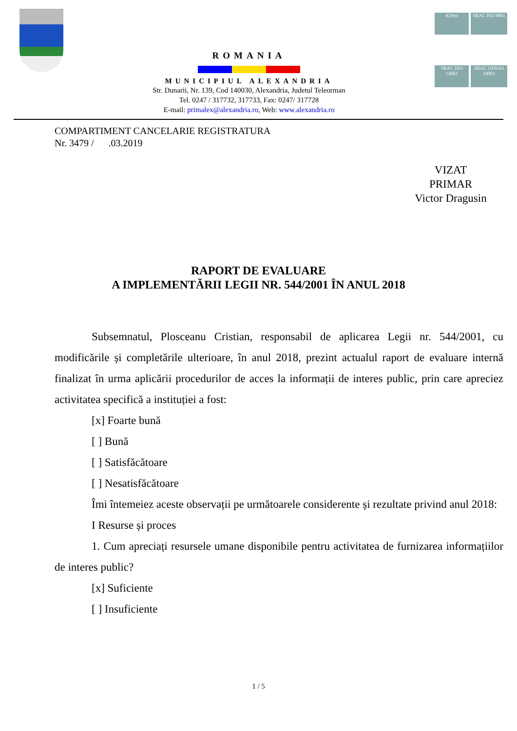ROMANIA
MUNICIPIUL ALEXANDRIA
Str. Dunarii, Nr. 139, Cod 140030, Alexandria, Judetul Teleorman
Tel. 0247 / 317732, 317733, Fax: 0247/ 317728
E-mail: primalex@alexandria.ro, Web: www.alexandria.ro
IQNet
SRAC ISO 9001
SRAC ISO 14001
SRAC OHSAS 18001
COMPARTIMENT CANCELARIE REGISTRATURA
Nr. 3479 / .03.2019
VIZAT
PRIMAR
Victor Dragusin
RAPORT DE EVALUARE
A IMPLEMENTĂRII LEGII NR. 544/2001 ÎN ANUL 2018
Subsemnatul, Plosceanu Cristian, responsabil de aplicarea Legii nr. 544/2001, cu modificările și completările ulterioare, în anul 2018, prezint actualul raport de evaluare internă finalizat în urma aplicării procedurilor de acces la informații de interes public, prin care apreciez activitatea specifică a instituției a fost:
[x] Foarte bună
[ ] Bună
[ ] Satisfăcătoare
[ ] Nesatisfăcătoare
Îmi întemeiez aceste observații pe următoarele considerente și rezultate privind anul 2018:
I Resurse și proces
1. Cum apreciați resursele umane disponibile pentru activitatea de furnizarea informațiilor de interes public?
[x] Suficiente
[ ] Insuficiente
1 / 5